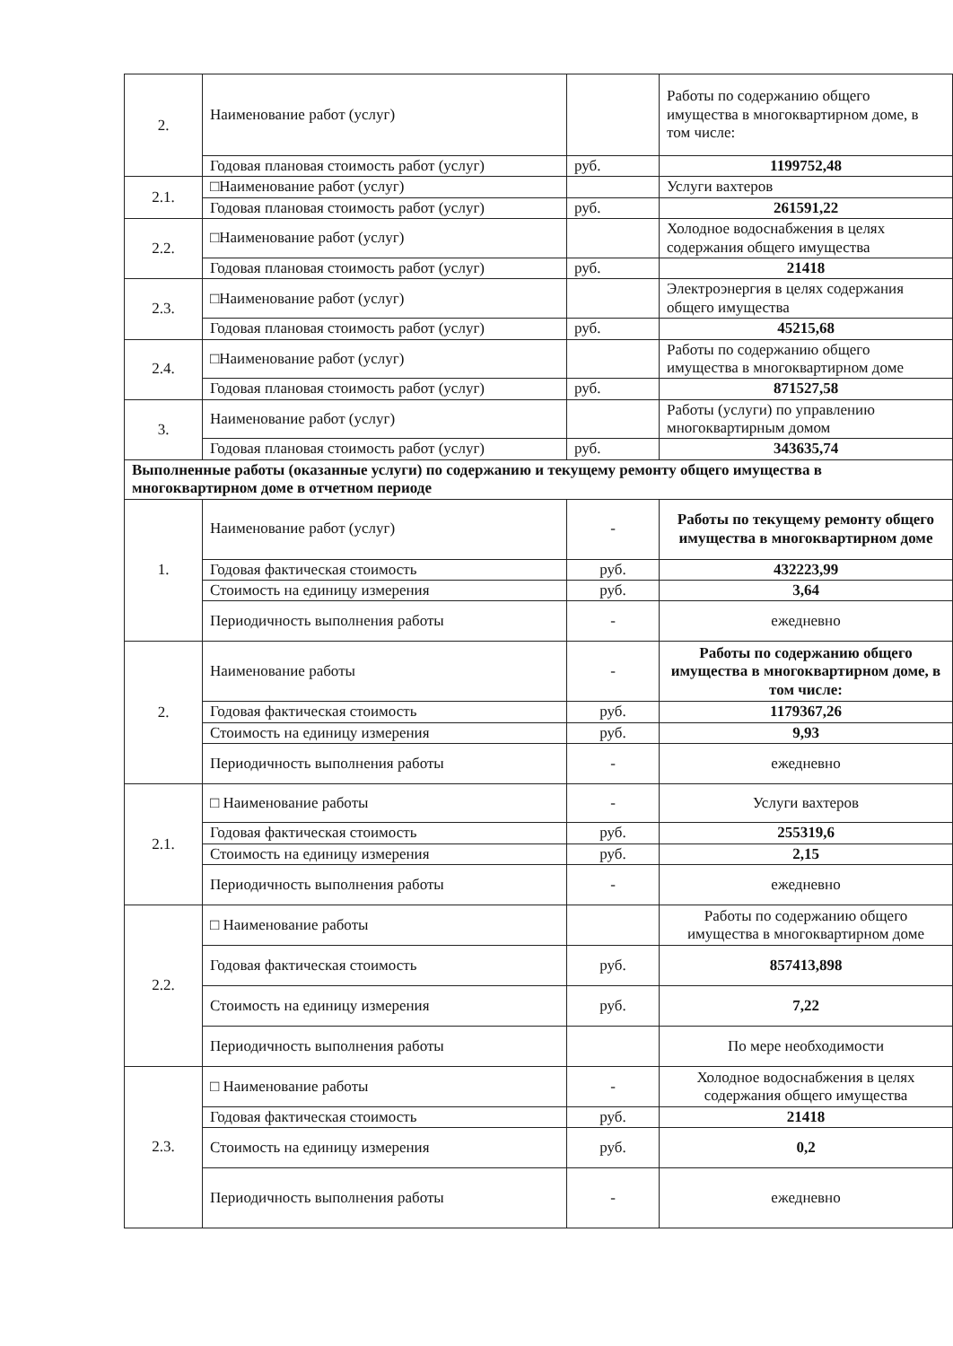| 2. | Наименование работ (услуг) | | Работы по содержанию общего имущества в многоквартирном доме, в том числе: |
| | Годовая плановая стоимость работ (услуг) | руб. | 1199752,48 |
| 2.1. | □Наименование работ (услуг) | | Услуги вахтеров |
| | Годовая плановая стоимость работ (услуг) | руб. | 261591,22 |
| 2.2. | □Наименование работ (услуг) | | Холодное водоснабжения в целях содержания общего имущества |
| | Годовая плановая стоимость работ (услуг) | руб. | 21418 |
| 2.3. | □Наименование работ (услуг) | | Электроэнергия в целях содержания общего имущества |
| | Годовая плановая стоимость работ (услуг) | руб. | 45215,68 |
| 2.4. | □Наименование работ (услуг) | | Работы по содержанию общего имущества в многоквартирном доме |
| | Годовая плановая стоимость работ (услуг) | руб. | 871527,58 |
| 3. | Наименование работ (услуг) | | Работы (услуги) по управлению многоквартирным домом |
| | Годовая плановая стоимость работ (услуг) | руб. | 343635,74 |
| Выполненные работы (оказанные услуги) по содержанию и текущему ремонту общего имущества в многоквартирном доме в отчетном периоде | | | |
| 1. | Наименование работ (услуг) | - | Работы по текущему ремонту общего имущества в многоквартирном доме |
| | Годовая фактическая стоимость | руб. | 432223,99 |
| | Стоимость на единицу измерения | руб. | 3,64 |
| | Периодичность выполнения работы | - | ежедневно |
| 2. | Наименование работы | - | Работы по содержанию общего имущества в многоквартирном доме, в том числе: |
| | Годовая фактическая стоимость | руб. | 1179367,26 |
| | Стоимость на единицу измерения | руб. | 9,93 |
| | Периодичность выполнения работы | - | ежедневно |
| 2.1. | □ Наименование работы | - | Услуги вахтеров |
| | Годовая фактическая стоимость | руб. | 255319,6 |
| | Стоимость на единицу измерения | руб. | 2,15 |
| | Периодичность выполнения работы | - | ежедневно |
| 2.2. | □ Наименование работы | | Работы по содержанию общего имущества в многоквартирном доме |
| | Годовая фактическая стоимость | руб. | 857413,898 |
| | Стоимость на единицу измерения | руб. | 7,22 |
| | Периодичность выполнения работы | | По мере необходимости |
| 2.3. | □ Наименование работы | - | Холодное водоснабжения в целях содержания общего имущества |
| | Годовая фактическая стоимость | руб. | 21418 |
| | Стоимость на единицу измерения | руб. | 0,2 |
| | Периодичность выполнения работы | - | ежедневно |